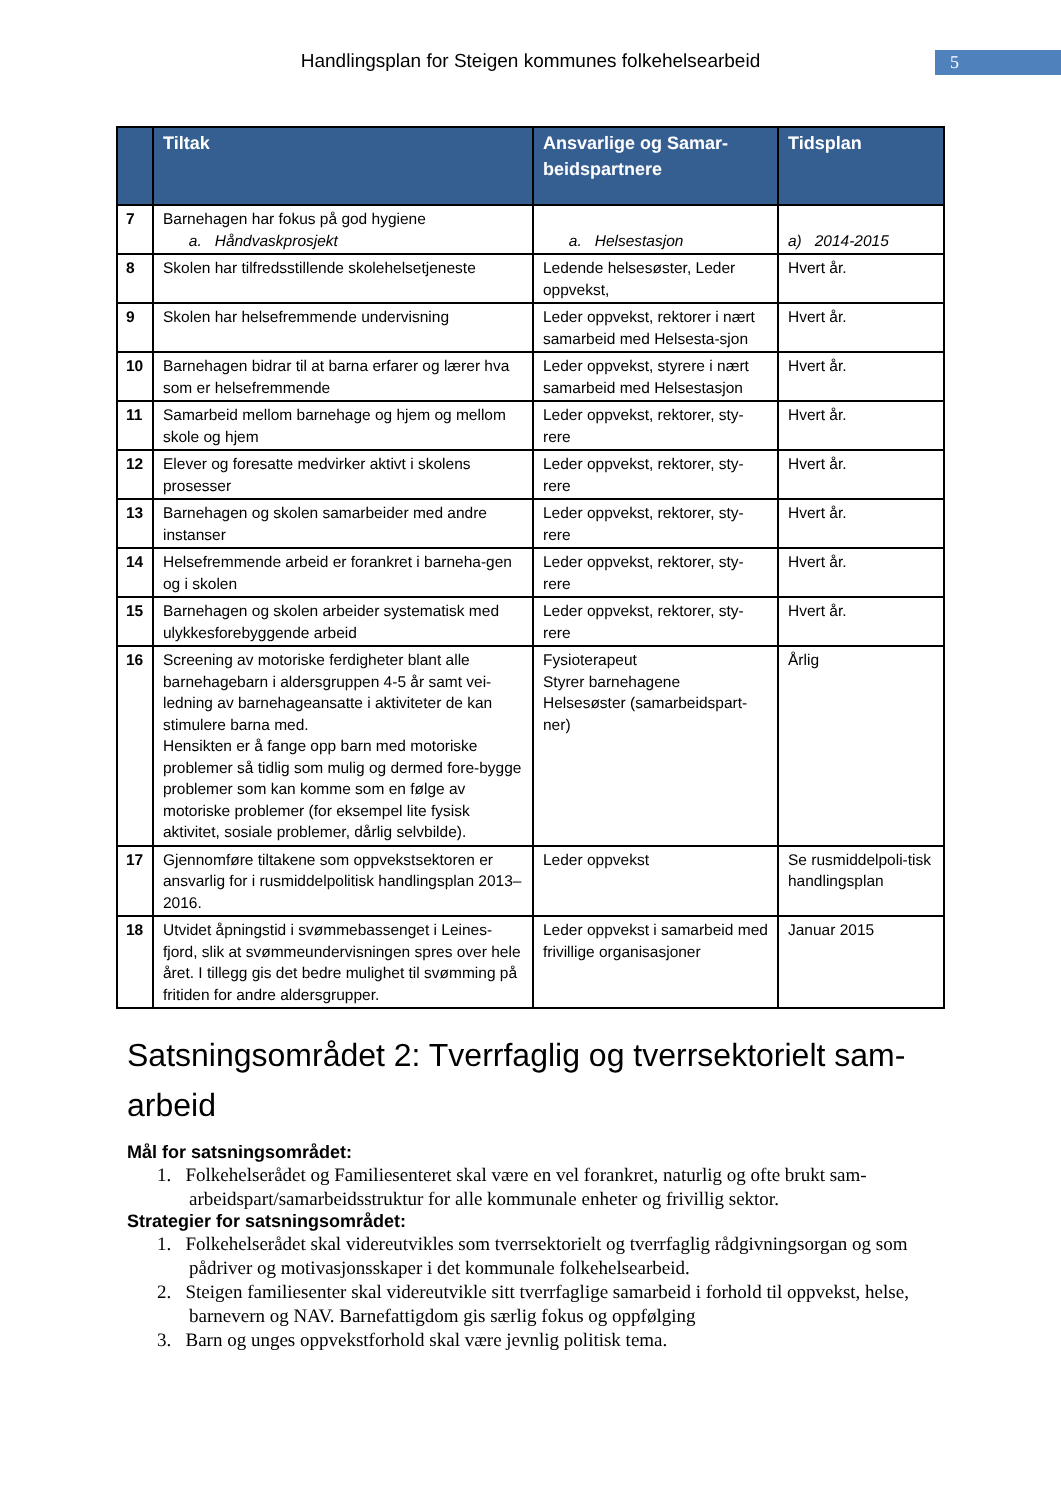Handlingsplan for Steigen kommunes folkehelsearbeid 5
| | Tiltak | Ansvarlige og Samar-beidspartnere | Tidsplan |
| --- | --- | --- | --- |
| 7 | Barnehagen har fokus på god hygiene a. Håndvaskprosjekt | a. Helsestasjon | a) 2014-2015 |
| 8 | Skolen har tilfredsstillende skolehelsetjeneste | Ledende helsesøster, Leder oppvekst, | Hvert år. |
| 9 | Skolen har helsefremmende undervisning | Leder oppvekst, rektorer i nært samarbeid med Helsesta-sjon | Hvert år. |
| 10 | Barnehagen bidrar til at barna erfarer og lærer hva som er helsefremmende | Leder oppvekst, styrere i nært samarbeid med Helsestasjon | Hvert år. |
| 11 | Samarbeid mellom barnehage og hjem og mellom skole og hjem | Leder oppvekst, rektorer, sty-rere | Hvert år. |
| 12 | Elever og foresatte medvirker aktivt i skolens prosesser | Leder oppvekst, rektorer, sty-rere | Hvert år. |
| 13 | Barnehagen og skolen samarbeider med andre instanser | Leder oppvekst, rektorer, sty-rere | Hvert år. |
| 14 | Helsefremmende arbeid er forankret i barneha-gen og i skolen | Leder oppvekst, rektorer, sty-rere | Hvert år. |
| 15 | Barnehagen og skolen arbeider systematisk med ulykkesforebyggende arbeid | Leder oppvekst, rektorer, sty-rere | Hvert år. |
| 16 | Screening av motoriske ferdigheter blant alle barnehagebarn i aldersgruppen 4-5 år samt vei-ledning av barnehageansatte i aktiviteter de kan stimulere barna med. Hensikten er å fange opp barn med motoriske problemer så tidlig som mulig og dermed fore-bygge problemer som kan komme som en følge av motoriske problemer (for eksempel lite fysisk aktivitet, sosiale problemer, dårlig selvbilde). | Fysioterapeut Styrer barnehagene Helsesøster (samarbeidspart-ner) | Årlig |
| 17 | Gjennomføre tiltakene som oppvekstsektoren er ansvarlig for i rusmiddelpolitisk handlingsplan 2013–2016. | Leder oppvekst | Se rusmiddelpoli-tisk handlingsplan |
| 18 | Utvidet åpningstid i svømmebassenget i Leines-fjord, slik at svømmeundervisningen spres over hele året. I tillegg gis det bedre mulighet til svømming på fritiden for andre aldersgrupper. | Leder oppvekst i samarbeid med frivillige organisasjoner | Januar 2015 |
Satsningsområdet 2: Tverrfaglig og tverrsektorielt sam-arbeid
Mål for satsningsområdet:
1. Folkehelserådet og Familiesenteret skal være en vel forankret, naturlig og ofte brukt sam-arbeidspart/samarbeidsstruktur for alle kommunale enheter og frivillig sektor.
Strategier for satsningsområdet:
1. Folkehelserådet skal videreutvikles som tverrsektorielt og tverrfaglig rådgivningsorgan og som pådriver og motivasjonsskaper i det kommunale folkehelsearbeid.
2. Steigen familiesenter skal videreutvikle sitt tverrfaglige samarbeid i forhold til oppvekst, helse, barnevern og NAV. Barnefattigdom gis særlig fokus og oppfølging
3. Barn og unges oppvekstforhold skal være jevnlig politisk tema.